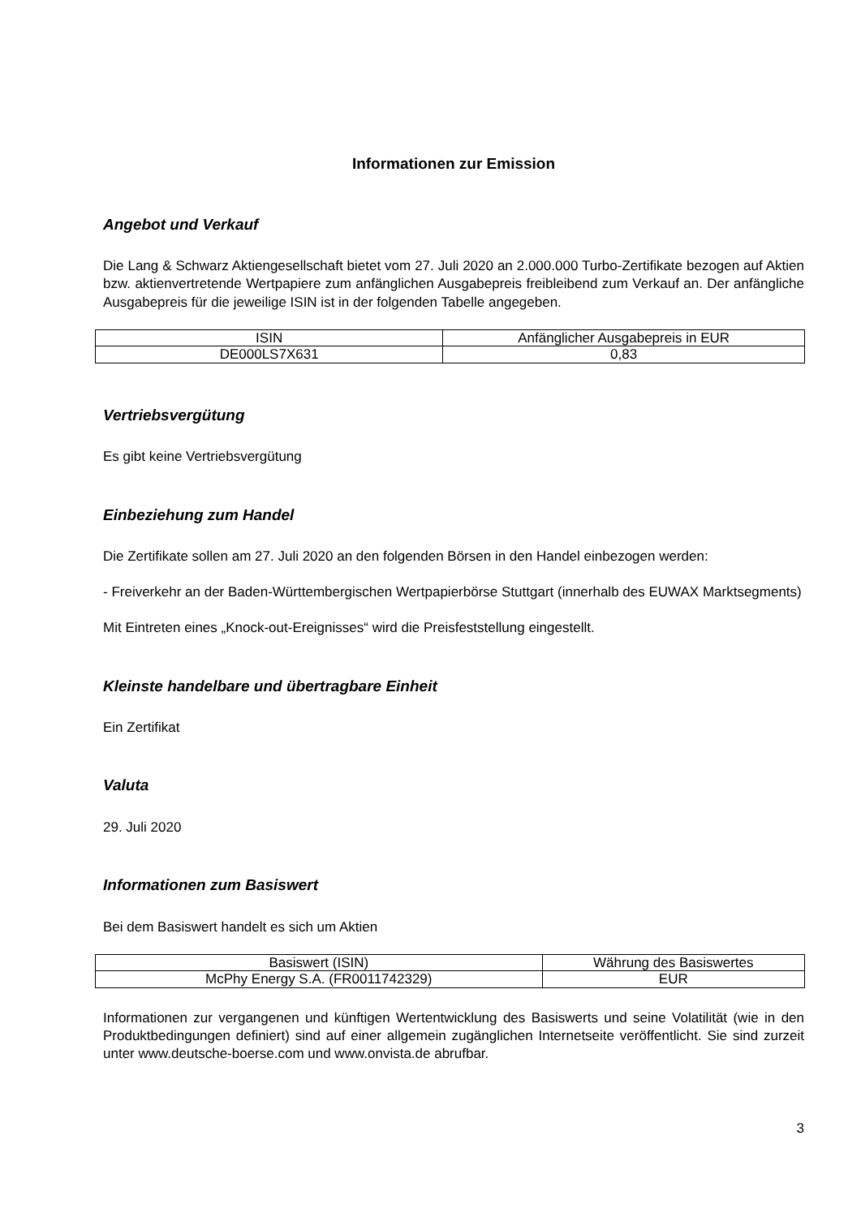Informationen zur Emission
Angebot und Verkauf
Die Lang & Schwarz Aktiengesellschaft bietet vom 27. Juli 2020 an 2.000.000 Turbo-Zertifikate bezogen auf Aktien bzw. aktienvertretende Wertpapiere zum anfänglichen Ausgabepreis freibleibend zum Verkauf an. Der anfängliche Ausgabepreis für die jeweilige ISIN ist in der folgenden Tabelle angegeben.
| ISIN | Anfänglicher Ausgabepreis in EUR |
| --- | --- |
| DE000LS7X631 | 0,83 |
Vertriebsvergütung
Es gibt keine Vertriebsvergütung
Einbeziehung zum Handel
Die Zertifikate sollen am 27. Juli 2020 an den folgenden Börsen in den Handel einbezogen werden:
- Freiverkehr an der Baden-Württembergischen Wertpapierbörse Stuttgart (innerhalb des EUWAX Marktsegments)
Mit Eintreten eines „Knock-out-Ereignisses“ wird die Preisfeststellung eingestellt.
Kleinste handelbare und übertragbare Einheit
Ein Zertifikat
Valuta
29. Juli 2020
Informationen zum Basiswert
Bei dem Basiswert handelt es sich um Aktien
| Basiswert (ISIN) | Währung des Basiswertes |
| --- | --- |
| McPhy Energy S.A. (FR0011742329) | EUR |
Informationen zur vergangenen und künftigen Wertentwicklung des Basiswerts und seine Volatilität (wie in den Produktbedingungen definiert) sind auf einer allgemein zugänglichen Internetseite veröffentlicht. Sie sind zurzeit unter www.deutsche-boerse.com und www.onvista.de abrufbar.
3